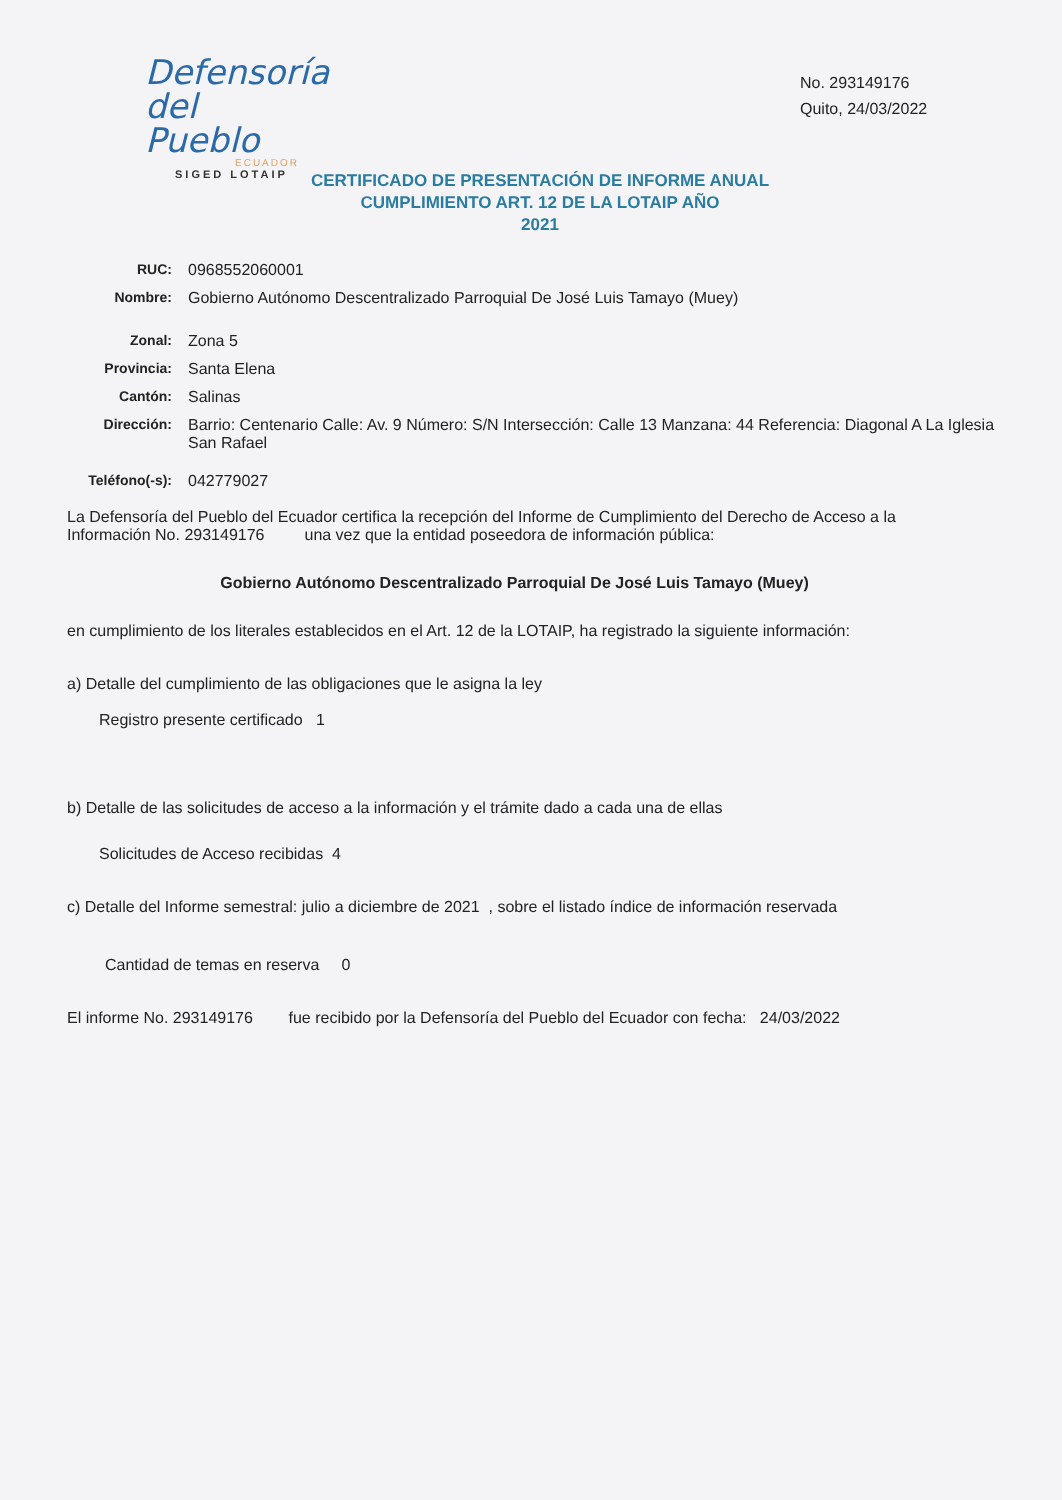Defensoría
del Pueblo
ECUADOR
SIGED LOTAIP
No. 293149176
Quito, 24/03/2022
CERTIFICADO DE PRESENTACIÓN DE INFORME ANUAL CUMPLIMIENTO ART. 12 DE LA LOTAIP AÑO
2021
RUC: 0968552060001
Nombre: Gobierno Autónomo Descentralizado Parroquial De José Luis Tamayo (Muey)
Zonal: Zona 5
Provincia: Santa Elena
Cantón: Salinas
Dirección: Barrio: Centenario Calle: Av. 9 Número: S/N Intersección: Calle 13 Manzana: 44 Referencia: Diagonal A La Iglesia San Rafael
Teléfono(-s): 042779027
La Defensoría del Pueblo del Ecuador certifica la recepción del Informe de Cumplimiento del Derecho de Acceso a la Información No. 293149176 una vez que la entidad poseedora de información pública:
Gobierno Autónomo Descentralizado Parroquial De José Luis Tamayo (Muey)
en cumplimiento de los literales establecidos en el Art. 12 de la LOTAIP, ha registrado la siguiente información:
a) Detalle del cumplimiento de las obligaciones que le asigna la ley
Registro presente certificado 1
b) Detalle de las solicitudes de acceso a la información y el trámite dado a cada una de ellas
Solicitudes de Acceso recibidas 4
c) Detalle del Informe semestral: julio a diciembre de 2021 , sobre el listado índice de información reservada
Cantidad de temas en reserva 0
El informe No. 293149176 fue recibido por la Defensoría del Pueblo del Ecuador con fecha: 24/03/2022